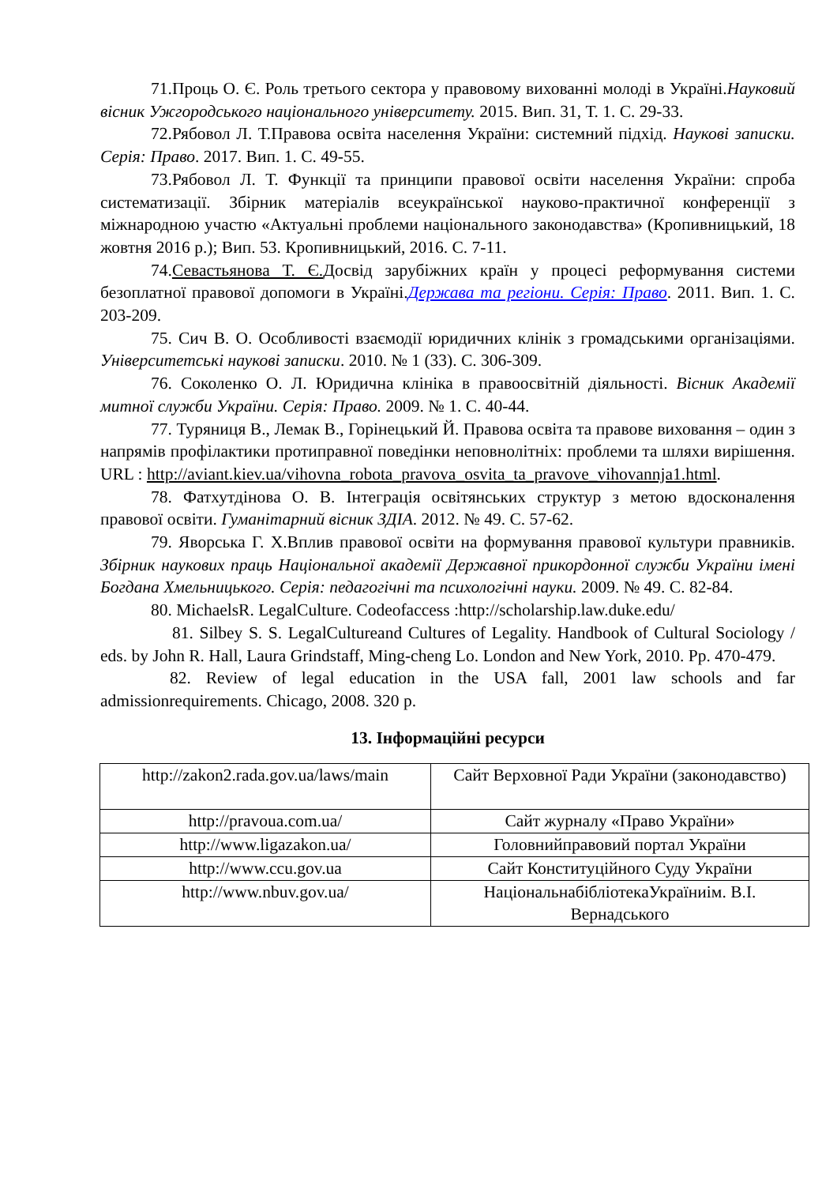71.Проць О. Є. Роль третього сектора у правовому вихованні молоді в Україні.Науковий вісник Ужгородського національного університету. 2015. Вип. 31, Т. 1. С. 29-33.
72.Рябовол Л. Т.Правова освіта населення України: системний підхід. Наукові записки. Серія: Право. 2017. Вип. 1. С. 49-55.
73.Рябовол Л. Т. Функції та принципи правової освіти населення України: спроба систематизації. Збірник матеріалів всеукраїнської науково-практичної конференції з міжнародною участю «Актуальні проблеми національного законодавства» (Кропивницький, 18 жовтня 2016 р.); Вип. 53. Кропивницький, 2016. С. 7-11.
74.Севастьянова Т. Є. Досвід зарубіжних країн у процесі реформування системи безоплатної правової допомоги в Україні.Держава та регіони. Серія: Право. 2011. Вип. 1. С. 203-209.
75. Сич В. О. Особливості взаємодії юридичних клінік з громадськими організаціями. Університетські наукові записки. 2010. № 1 (33). С. 306-309.
76. Соколенко О. Л. Юридична клініка в правоосвітній діяльності. Вісник Академії митної служби України. Серія: Право. 2009. № 1. С. 40-44.
77. Туряниця В., Лемак В., Горінецький Й. Правова освіта та правове виховання – один з напрямів профілактики протиправної поведінки неповнолітніх: проблеми та шляхи вирішення. URL : http://aviant.kiev.ua/vihovna_robota_pravova_osvita_ta_pravove_vihovannja1.html.
78. Фатхутдінова О. В. Інтеграція освітянських структур з метою вдосконалення правової освіти. Гуманітарний вісник ЗДІА. 2012. № 49. С. 57-62.
79. Яворська Г. Х.Вплив правової освіти на формування правової культури правників. Збірник наукових праць Національної академії Державної прикордонної служби України імені Богдана Хмельницького. Серія: педагогічні та психологічні науки. 2009. № 49. С. 82-84.
80. MichaelsR. LegalCulture. Codeofaccess :http://scholarship.law.duke.edu/
81. Silbey S. S. LegalCultureand Cultures of Legality. Handbook of Cultural Sociology / eds. by John R. Hall, Laura Grindstaff, Ming-cheng Lo. London and New York, 2010. Pp. 470-479.
82. Review of legal education in the USA fall, 2001 law schools and far admissionrequirements. Chicago, 2008. 320 p.
13. Інформаційні ресурси
| http://zakon2.rada.gov.ua/laws/main | Сайт Верховної Ради України (законодавство) |
| http://pravoua.com.ua/ | Сайт журналу «Право України» |
| http://www.ligazakon.ua/ | Головнийправовий портал України |
| http://www.ccu.gov.ua | Сайт Конституційного Суду України |
| http://www.nbuv.gov.ua/ | НаціональнабібліотекаУкраїниім. В.І. Вернадського |